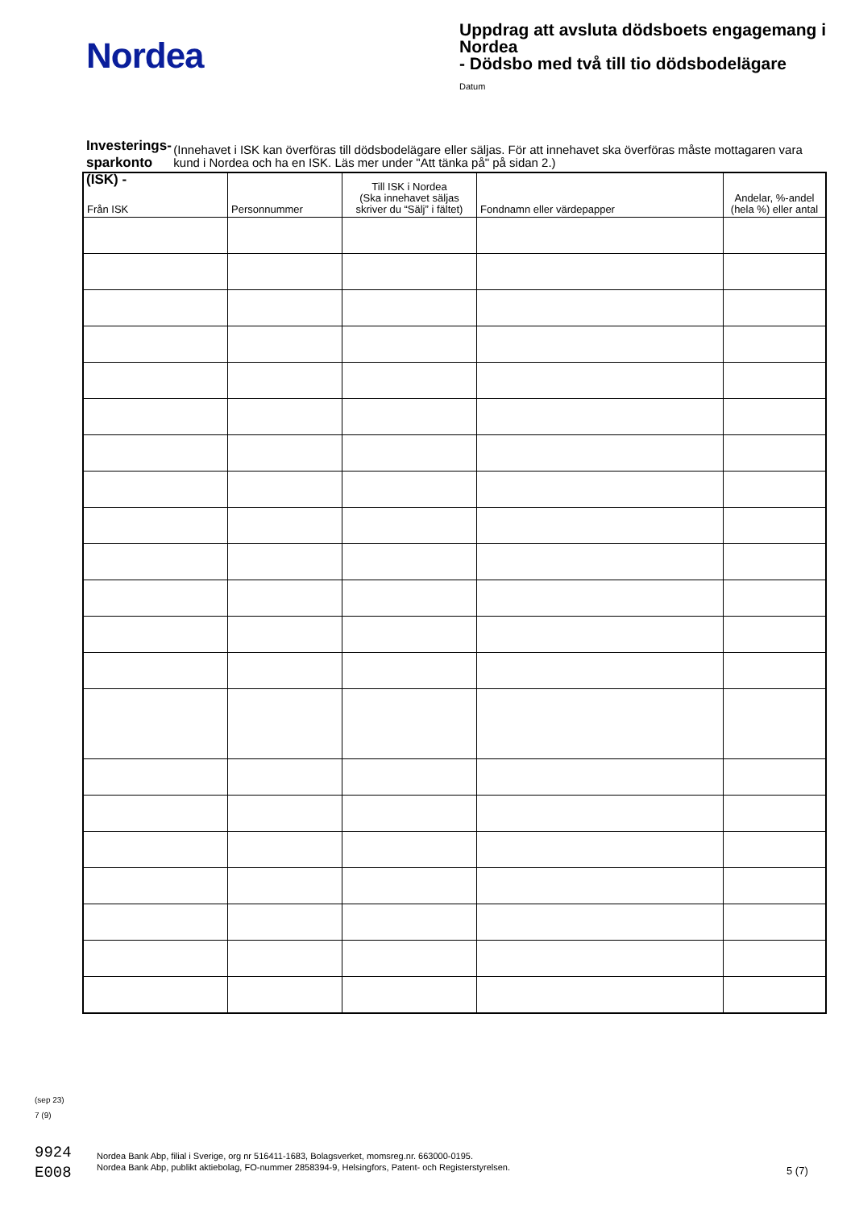Nordea
Uppdrag att avsluta dödsboets engagemang i Nordea
- Dödsbo med två till tio dödsbodelägare
Datum
Investerings-
sparkonto (ISK) - (Innehavet i ISK kan överföras till dödsbodelägare eller säljas. För att innehavet ska överföras måste mottagaren vara kund i Nordea och ha en ISK. Läs mer under "Att tänka på" på sidan 2.)
| Från ISK | Personnummer | Till ISK i Nordea (Ska innehavet säljas skriver du “Sälj” i fältet) | Fondnamn eller värdepapper | Andelar, %-andel (hela %) eller antal |
| --- | --- | --- | --- | --- |
(sep 23)
7 (9)
9924
E008
Nordea Bank Abp, filial i Sverige, org nr 516411-1683, Bolagsverket, momsreg.nr. 663000-0195.
Nordea Bank Abp, publikt aktiebolag, FO-nummer 2858394-9, Helsingfors, Patent- och Registerstyrelsen.
5 (7)